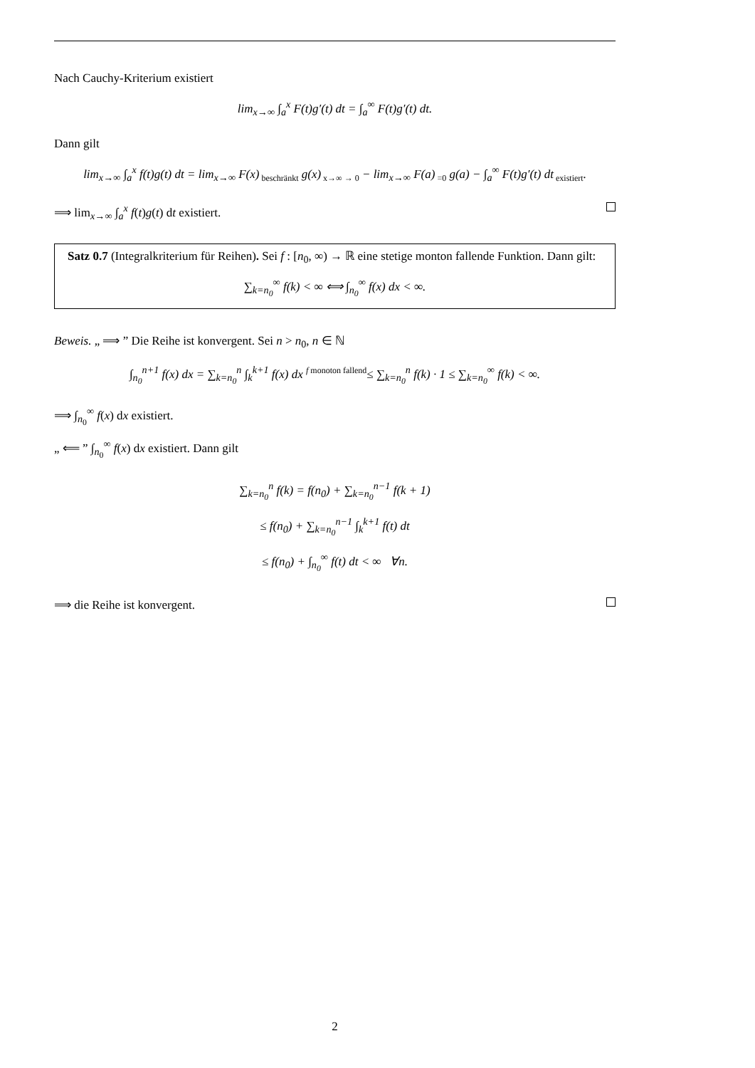Nach Cauchy-Kriterium existiert
lim<sub>x→∞</sub> ∫<sub>a</sub><sup>x</sup> F(t)g′(t) dt = ∫<sub>a</sub><sup>∞</sup> F(t)g′(t) dt.
Dann gilt
lim<sub>x→∞</sub> ∫<sub>a</sub><sup>x</sup> f(t)g(t) dt = lim<sub>x→∞</sub> F(x)<sub>beschränkt</sub> g(x)<sub>x→∞ → 0</sub> − lim<sub>x→∞</sub> F(a)<sub>=0</sub> g(a) − ∫<sub>a</sub><sup>∞</sup> F(t)g′(t) dt<sub>existiert</sub>.
⟹ lim<sub>x→∞</sub> ∫<sub>a</sub><sup>x</sup> f(t)g(t) dt existiert.
Satz 0.7 (Integralkriterium für Reihen). Sei f : [n<sub>0</sub>, ∞) → ℝ eine stetige monton fallende Funktion. Dann gilt:
∑<sub>k=n<sub>0</sub></sub><sup>∞</sup> f(k) < ∞ ⟺ ∫<sub>n<sub>0</sub></sub><sup>∞</sup> f(x) dx < ∞.
Beweis. „ ⟹ ” Die Reihe ist konvergent. Sei n > n<sub>0</sub>, n ∈ ℕ
∫<sub>n<sub>0</sub></sub><sup>n+1</sup> f(x) dx = ∑<sub>k=n<sub>0</sub></sub><sup>n</sup> ∫<sub>k</sub><sup>k+1</sup> f(x) dx <sup>f monoton fallend</sup>≤ ∑<sub>k=n<sub>0</sub></sub><sup>n</sup> f(k) · 1 ≤ ∑<sub>k=n<sub>0</sub></sub><sup>∞</sup> f(k) < ∞.
⟹ ∫<sub>n<sub>0</sub></sub><sup>∞</sup> f(x) dx existiert.
„ ⟸ ” ∫<sub>n<sub>0</sub></sub><sup>∞</sup> f(x) dx existiert. Dann gilt
∑<sub>k=n<sub>0</sub></sub><sup>n</sup> f(k) = f(n<sub>0</sub>) + ∑<sub>k=n<sub>0</sub></sub><sup>n−1</sup> f(k + 1)
≤ f(n<sub>0</sub>) + ∑<sub>k=n<sub>0</sub></sub><sup>n−1</sup> ∫<sub>k</sub><sup>k+1</sup> f(t) dt
≤ f(n<sub>0</sub>) + ∫<sub>n<sub>0</sub></sub><sup>∞</sup> f(t) dt < ∞ ∀n.
⟹ die Reihe ist konvergent.
2